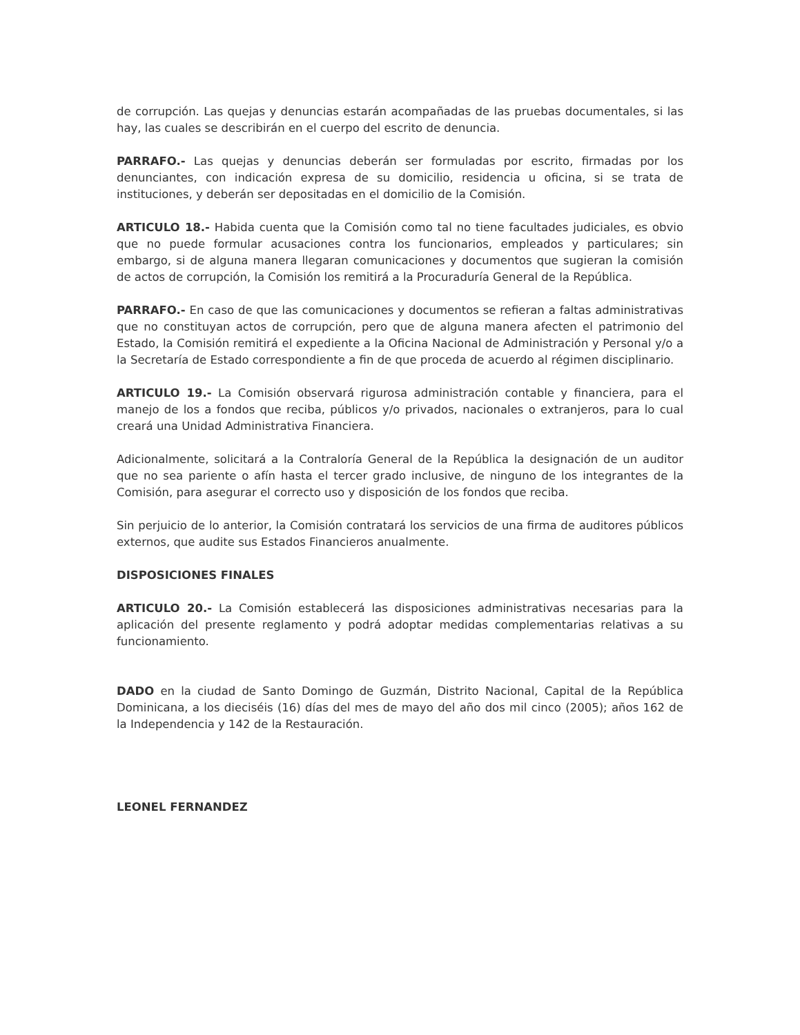de corrupción. Las quejas y denuncias estarán acompañadas de las pruebas documentales, si las hay, las cuales se describirán en el cuerpo del escrito de denuncia.
PARRAFO.- Las quejas y denuncias deberán ser formuladas por escrito, firmadas por los denunciantes, con indicación expresa de su domicilio, residencia u oficina, si se trata de instituciones, y deberán ser depositadas en el domicilio de la Comisión.
ARTICULO 18.- Habida cuenta que la Comisión como tal no tiene facultades judiciales, es obvio que no puede formular acusaciones contra los funcionarios, empleados y particulares; sin embargo, si de alguna manera llegaran comunicaciones y documentos que sugieran la comisión de actos de corrupción, la Comisión los remitirá a la Procuraduría General de la República.
PARRAFO.- En caso de que las comunicaciones y documentos se refieran a faltas administrativas que no constituyan actos de corrupción, pero que de alguna manera afecten el patrimonio del Estado, la Comisión remitirá el expediente a la Oficina Nacional de Administración y Personal y/o a la Secretaría de Estado correspondiente a fin de que proceda de acuerdo al régimen disciplinario.
ARTICULO 19.- La Comisión observará rigurosa administración contable y financiera, para el manejo de los a fondos que reciba, públicos y/o privados, nacionales o extranjeros, para lo cual creará una Unidad Administrativa Financiera.
Adicionalmente, solicitará a la Contraloría General de la República la designación de un auditor que no sea pariente o afín hasta el tercer grado inclusive, de ninguno de los integrantes de la Comisión, para asegurar el correcto uso y disposición de los fondos que reciba.
Sin perjuicio de lo anterior, la Comisión contratará los servicios de una firma de auditores públicos externos, que audite sus Estados Financieros anualmente.
DISPOSICIONES FINALES
ARTICULO 20.- La Comisión establecerá las disposiciones administrativas necesarias para la aplicación del presente reglamento y podrá adoptar medidas complementarias relativas a su funcionamiento.
DADO en la ciudad de Santo Domingo de Guzmán, Distrito Nacional, Capital de la República Dominicana, a los dieciséis (16) días del mes de mayo del año dos mil cinco (2005); años 162 de la Independencia y 142 de la Restauración.
LEONEL FERNANDEZ